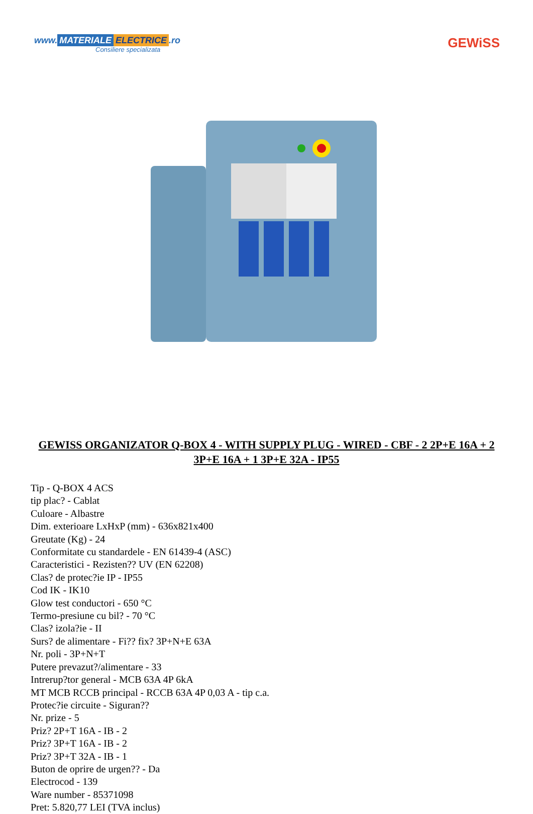www. MATERIALE ELECTRICE.ro
Consiliere specializata
GEWiSS
GEWISS ORGANIZATOR Q-BOX 4 - WITH SUPPLY PLUG - WIRED - CBF - 2 2P+E 16A + 2 3P+E 16A + 1 3P+E 32A - IP55
Tip - Q-BOX 4 ACS
tip plac? - Cablat
Culoare - Albastre
Dim. exterioare LxHxP (mm) - 636x821x400
Greutate (Kg) - 24
Conformitate cu standardele - EN 61439-4 (ASC)
Caracteristici - Rezisten?? UV (EN 62208)
Clas? de protec?ie IP - IP55
Cod IK - IK10
Glow test conductori - 650 °C
Termo-presiune cu bil? - 70 °C
Clas? izola?ie - II
Surs? de alimentare - Fi?? fix? 3P+N+E 63A
Nr. poli - 3P+N+T
Putere prevazut?/alimentare - 33
Intrerup?tor general - MCB 63A 4P 6kA
MT MCB RCCB principal - RCCB 63A 4P 0,03 A - tip c.a.
Protec?ie circuite - Siguran??
Nr. prize - 5
Priz? 2P+T 16A - IB - 2
Priz? 3P+T 16A - IB - 2
Priz? 3P+T 32A - IB - 1
Buton de oprire de urgen?? - Da
Electrocod - 139
Ware number - 85371098
Pret: 5.820,77 LEI (TVA inclus)